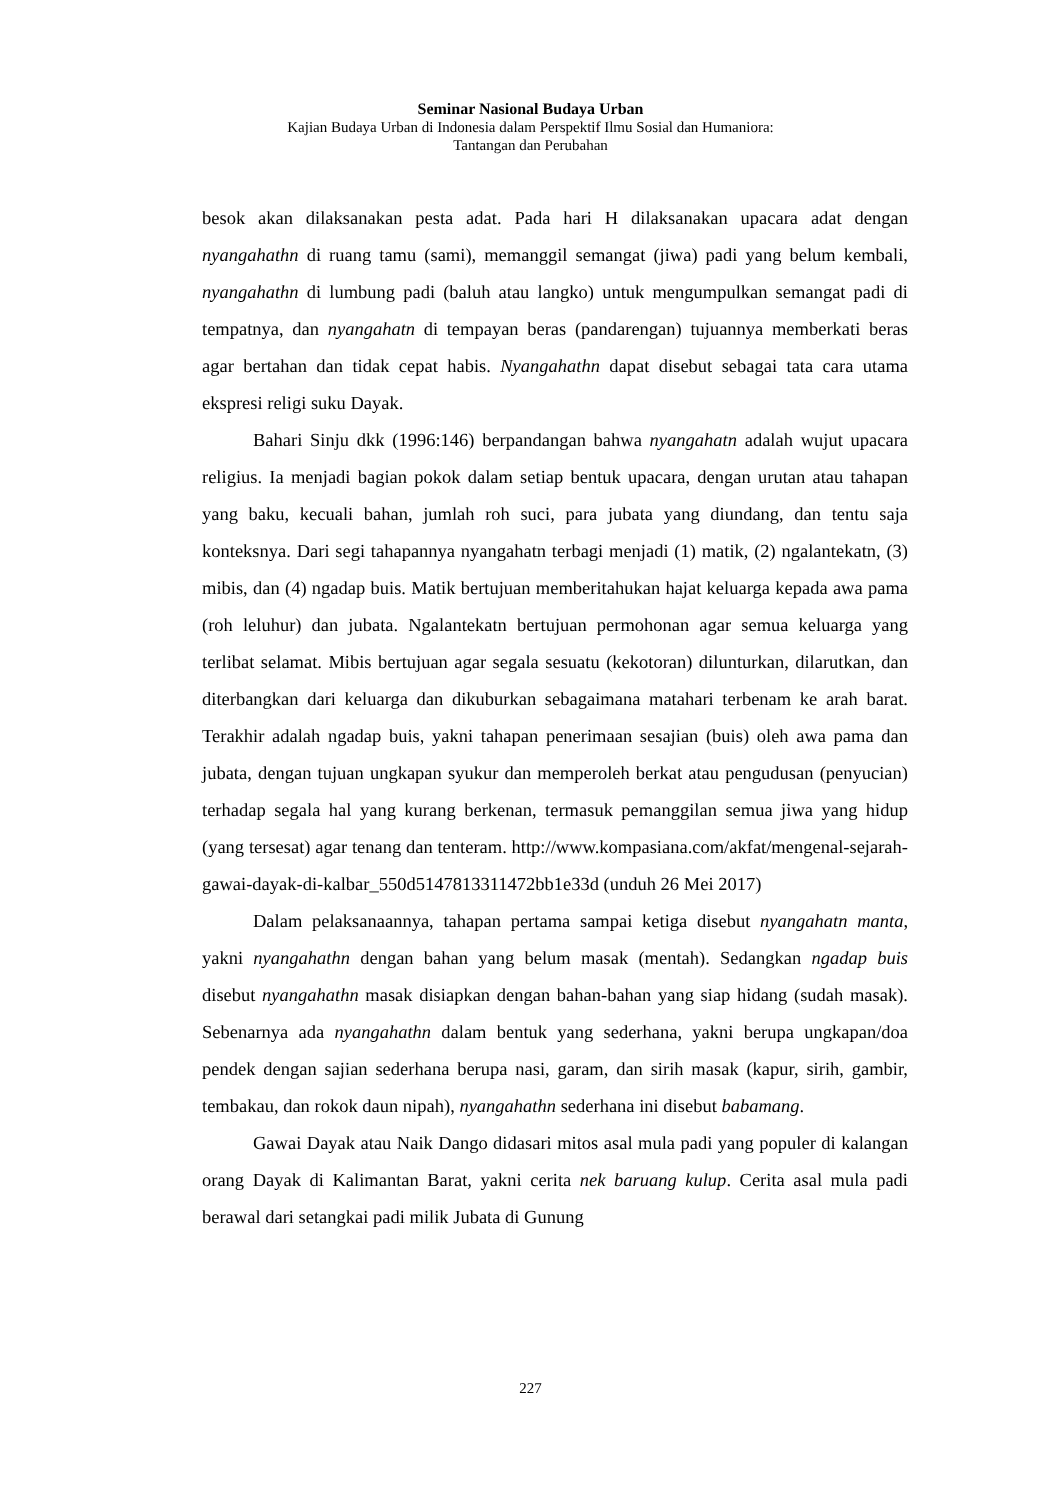Seminar Nasional Budaya Urban
Kajian Budaya Urban di Indonesia dalam Perspektif Ilmu Sosial dan Humaniora:
Tantangan dan Perubahan
besok akan dilaksanakan pesta adat. Pada hari H dilaksanakan upacara adat dengan nyangahathn di ruang tamu (sami), memanggil semangat (jiwa) padi yang belum kembali, nyangahathn di lumbung padi (baluh atau langko) untuk mengumpulkan semangat padi di tempatnya, dan nyangahatn di tempayan beras (pandarengan) tujuannya memberkati beras agar bertahan dan tidak cepat habis. Nyangahathn dapat disebut sebagai tata cara utama ekspresi religi suku Dayak.
Bahari Sinju dkk (1996:146) berpandangan bahwa nyangahatn adalah wujut upacara religius. Ia menjadi bagian pokok dalam setiap bentuk upacara, dengan urutan atau tahapan yang baku, kecuali bahan, jumlah roh suci, para jubata yang diundang, dan tentu saja konteksnya. Dari segi tahapannya nyangahatn terbagi menjadi (1) matik, (2) ngalantekatn, (3) mibis, dan (4) ngadap buis. Matik bertujuan memberitahukan hajat keluarga kepada awa pama (roh leluhur) dan jubata. Ngalantekatn bertujuan permohonan agar semua keluarga yang terlibat selamat. Mibis bertujuan agar segala sesuatu (kekotoran) dilunturkan, dilarutkan, dan diterbangkan dari keluarga dan dikuburkan sebagaimana matahari terbenam ke arah barat. Terakhir adalah ngadap buis, yakni tahapan penerimaan sesajian (buis) oleh awa pama dan jubata, dengan tujuan ungkapan syukur dan memperoleh berkat atau pengudusan (penyucian) terhadap segala hal yang kurang berkenan, termasuk pemanggilan semua jiwa yang hidup (yang tersesat) agar tenang dan tenteram. http://www.kompasiana.com/akfat/mengenal-sejarah-gawai-dayak-di-kalbar_550d5147813311472bb1e33d (unduh 26 Mei 2017)
Dalam pelaksanaannya, tahapan pertama sampai ketiga disebut nyangahatn manta, yakni nyangahathn dengan bahan yang belum masak (mentah). Sedangkan ngadap buis disebut nyangahathn masak disiapkan dengan bahan-bahan yang siap hidang (sudah masak). Sebenarnya ada nyangahathn dalam bentuk yang sederhana, yakni berupa ungkapan/doa pendek dengan sajian sederhana berupa nasi, garam, dan sirih masak (kapur, sirih, gambir, tembakau, dan rokok daun nipah), nyangahathn sederhana ini disebut babamang.
Gawai Dayak atau Naik Dango didasari mitos asal mula padi yang populer di kalangan orang Dayak di Kalimantan Barat, yakni cerita nek baruang kulup. Cerita asal mula padi berawal dari setangkai padi milik Jubata di Gunung
227